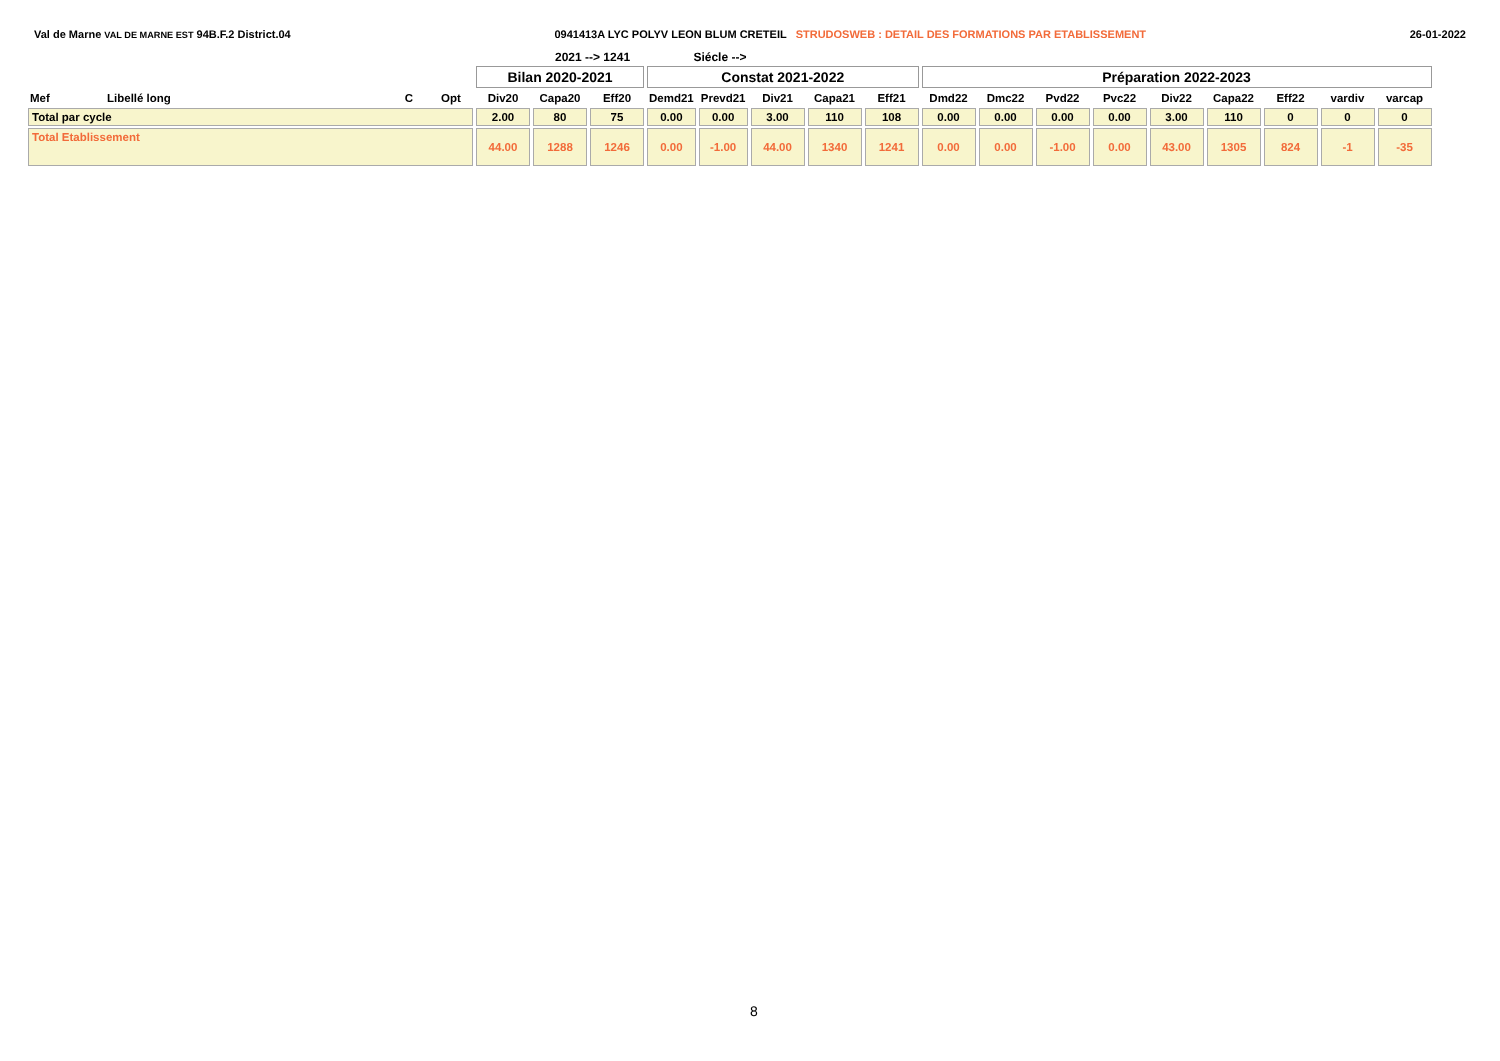Val de Marne VAL DE MARNE EST 94B.F.2 District.04
0941413A LYC POLYV LEON BLUM CRETEIL STRUDOSWEB : DETAIL DES FORMATIONS PAR ETABLISSEMENT
26-01-2022
2021 --> 1241 Siécle -->
| | | | | Bilan 2020-2021 | | | Constat 2021-2022 | | | | | Préparation 2022-2023 | | | | | | | | |
| --- | --- | --- | --- | --- | --- | --- | --- | --- | --- | --- | --- | --- | --- | --- | --- | --- | --- | --- | --- | --- |
| Mef | Libellé long | C | Opt | Div20 | Capa20 | Eff20 | Demd21 | Prevd21 | Div21 | Capa21 | Eff21 | Dmd22 | Dmc22 | Pvd22 | Pvc22 | Div22 | Capa22 | Eff22 | vardiv | varcap |
| Total par cycle | | | | 2.00 | 80 | 75 | 0.00 | 0.00 | 3.00 | 110 | 108 | 0.00 | 0.00 | 0.00 | 0.00 | 3.00 | 110 | 0 | 0 | 0 |
| Total Etablissement | | | | 44.00 | 1288 | 1246 | 0.00 | -1.00 | 44.00 | 1340 | 1241 | 0.00 | 0.00 | -1.00 | 0.00 | 43.00 | 1305 | 824 | -1 | -35 |
8